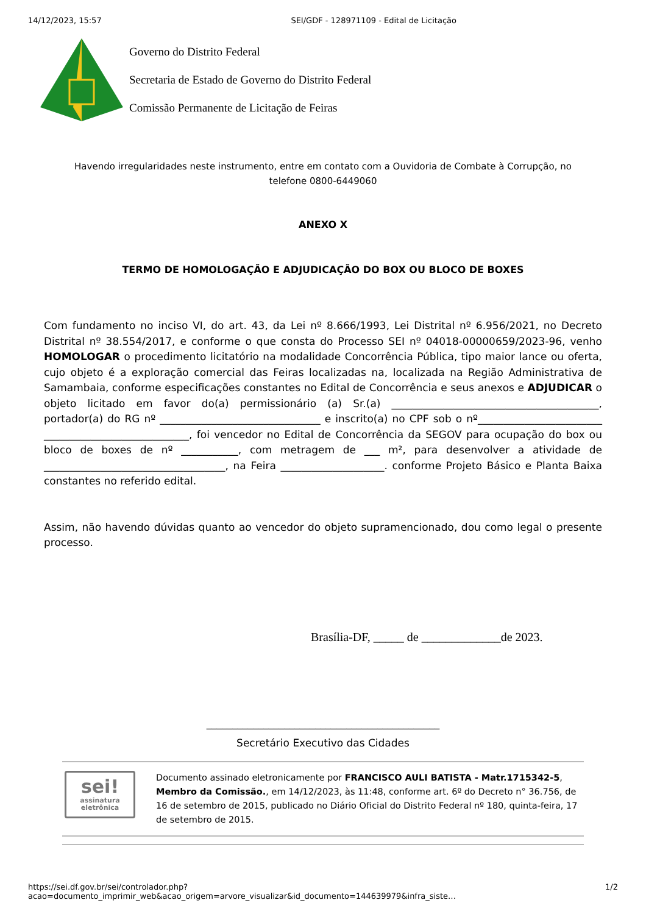14/12/2023, 15:57 SEI/GDF - 128971109 - Edital de Licitação
Governo do Distrito Federal
Secretaria de Estado de Governo do Distrito Federal
Comissão Permanente de Licitação de Feiras
Havendo irregularidades neste instrumento, entre em contato com a Ouvidoria de Combate à Corrupção, no telefone 0800-6449060
ANEXO X
TERMO DE HOMOLOGAÇÃO E ADJUDICAÇÃO DO BOX OU BLOCO DE BOXES
Com fundamento no inciso VI, do art. 43, da Lei nº 8.666/1993, Lei Distrital nº 6.956/2021, no Decreto Distrital nº 38.554/2017, e conforme o que consta do Processo SEI nº 04018-00000659/2023-96, venho HOMOLOGAR o procedimento licitatório na modalidade Concorrência Pública, tipo maior lance ou oferta, cujo objeto é a exploração comercial das Feiras localizadas na, localizada na Região Administrativa de Samambaia, conforme especificações constantes no Edital de Concorrência e seus anexos e ADJUDICAR o objeto licitado em favor do(a) permissionário (a) Sr.(a) ________________________________________, portador(a) do RG nº _______________________________ e inscrito(a) no CPF sob o nº________________________ ____________________________, foi vencedor no Edital de Concorrência da SEGOV para ocupação do box ou bloco de boxes de nº ___________, com metragem de ___ m², para desenvolver a atividade de ___________________________________, na Feira ____________________. conforme Projeto Básico e Planta Baixa constantes no referido edital.
Assim, não havendo dúvidas quanto ao vencedor do objeto supramencionado, dou como legal o presente processo.
Brasília-DF, _____ de _____________de 2023.
_____________________________________________
Secretário Executivo das Cidades
sei!
assinatura
eletrônica
Documento assinado eletronicamente por FRANCISCO AULI BATISTA - Matr.1715342-5, Membro da Comissão., em 14/12/2023, às 11:48, conforme art. 6º do Decreto n° 36.756, de 16 de setembro de 2015, publicado no Diário Oficial do Distrito Federal nº 180, quinta-feira, 17 de setembro de 2015.
https://sei.df.gov.br/sei/controlador.php?acao=documento_imprimir_web&acao_origem=arvore_visualizar&id_documento=144639979&infra_siste… 1/2